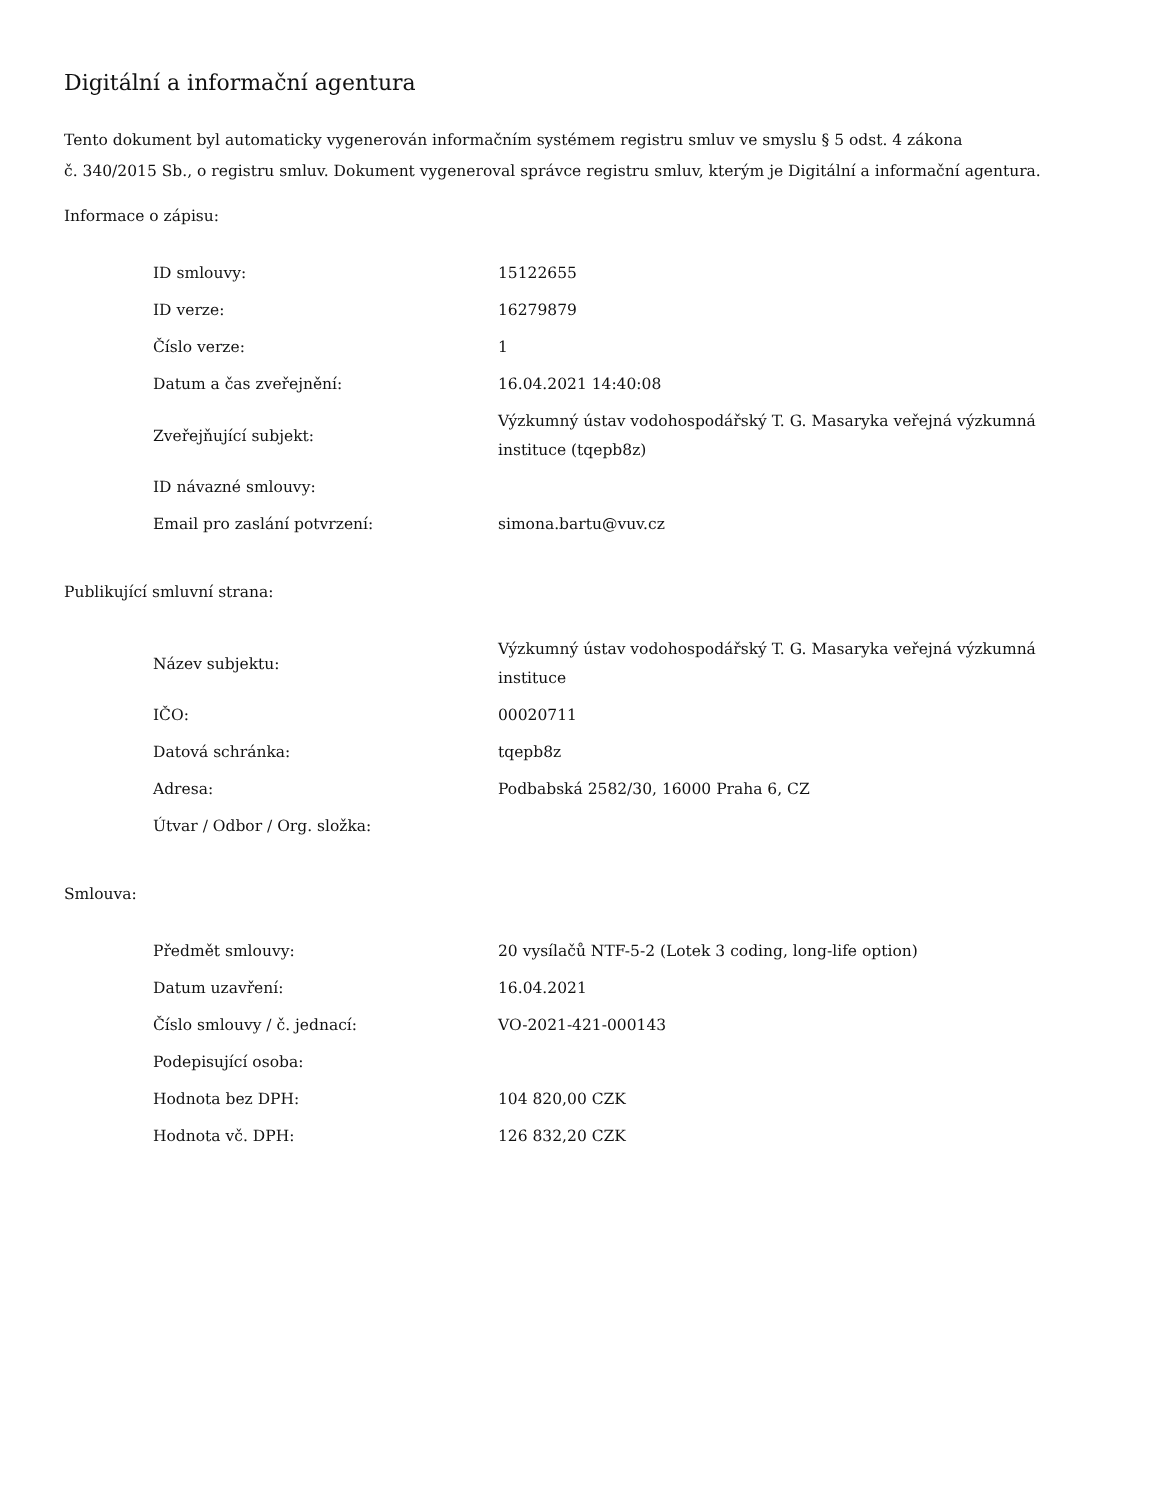Digitální a informační agentura
Tento dokument byl automaticky vygenerován informačním systémem registru smluv ve smyslu § 5 odst. 4 zákona
č. 340/2015 Sb., o registru smluv. Dokument vygeneroval správce registru smluv, kterým je Digitální a informační agentura.
Informace o zápisu:
| ID smlouvy: | 15122655 |
| ID verze: | 16279879 |
| Číslo verze: | 1 |
| Datum a čas zveřejnění: | 16.04.2021 14:40:08 |
| Zveřejňující subjekt: | Výzkumný ústav vodohospodářský T. G. Masaryka veřejná výzkumná instituce (tqepb8z) |
| ID návazné smlouvy: | |
| Email pro zaslání potvrzení: | simona.bartu@vuv.cz |
Publikující smluvní strana:
| Název subjektu: | Výzkumný ústav vodohospodářský T. G. Masaryka veřejná výzkumná instituce |
| IČO: | 00020711 |
| Datová schránka: | tqepb8z |
| Adresa: | Podbabská 2582/30, 16000 Praha 6, CZ |
| Útvar / Odbor / Org. složka: | |
Smlouva:
| Předmět smlouvy: | 20 vysílačů NTF-5-2 (Lotek 3 coding, long-life option) |
| Datum uzavření: | 16.04.2021 |
| Číslo smlouvy / č. jednací: | VO-2021-421-000143 |
| Podepisující osoba: | |
| Hodnota bez DPH: | 104 820,00 CZK |
| Hodnota vč. DPH: | 126 832,20 CZK |